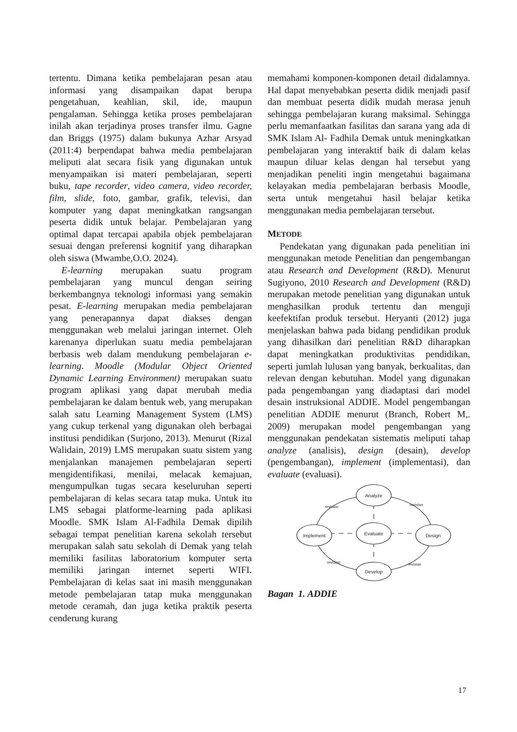tertentu. Dimana ketika pembelajaran pesan atau informasi yang disampaikan dapat berupa pengetahuan, keahlian, skil, ide, maupun pengalaman. Sehingga ketika proses pembelajaran inilah akan terjadinya proses transfer ilmu. Gagne dan Briggs (1975) dalam bukunya Azhar Arsyad (2011:4) berpendapat bahwa media pembelajaran meliputi alat secara fisik yang digunakan untuk menyampaikan isi materi pembelajaran, seperti buku, tape recorder, video camera, video recorder, film, slide, foto, gambar, grafik, televisi, dan komputer yang dapat meningkatkan rangsangan peserta didik untuk belajar. Pembelajaran yang optimal dapat tercapai apabila objek pembelajaran sesuai dengan preferensi kognitif yang diharapkan oleh siswa (Mwambe,O.O. 2024).
E-learning merupakan suatu program pembelajaran yang muncul dengan seiring berkembangnya teknologi informasi yang semakin pesat. E-learning merupakan media pembelajaran yang penerapannya dapat diakses dengan menggunakan web melalui jaringan internet. Oleh karenanya diperlukan suatu media pembelajaran berbasis web dalam mendukung pembelajaran e-learning. Moodle (Modular Object Oriented Dynamic Learning Environment) merupakan suatu program aplikasi yang dapat merubah media pembelajaran ke dalam bentuk web, yang merupakan salah satu Learning Management System (LMS) yang cukup terkenal yang digunakan oleh berbagai institusi pendidikan (Surjono, 2013). Menurut (Rizal Walidain, 2019) LMS merupakan suatu sistem yang menjalankan manajemen pembelajaran seperti mengidentifikasi, menilai, melacak kemajuan, mengumpulkan tugas secara keseluruhan seperti pembelajaran di kelas secara tatap muka. Untuk itu LMS sebagai platforme-learning pada aplikasi Moodle. SMK Islam Al-Fadhila Demak dipilih sebagai tempat penelitian karena sekolah tersebut merupakan salah satu sekolah di Demak yang telah memiliki fasilitas laboratorium komputer serta memiliki jaringan internet seperti WIFI. Pembelajaran di kelas saat ini masih menggunakan metode pembelajaran tatap muka menggunakan metode ceramah, dan juga ketika praktik peserta cenderung kurang
memahami komponen-komponen detail didalamnya. Hal dapat menyebabkan peserta didik menjadi pasif dan membuat peserta didik mudah merasa jenuh sehingga pembelajaran kurang maksimal. Sehingga perlu memanfaatkan fasilitas dan sarana yang ada di SMK Islam Al- Fadhila Demak untuk meningkatkan pembelajaran yang interaktif baik di dalam kelas maupun diluar kelas dengan hal tersebut yang menjadikan peneliti ingin mengetahui bagaimana kelayakan media pembelajaran berbasis Moodle, serta untuk mengetahui hasil belajar ketika menggunakan media pembelajaran tersebut.
METODE
Pendekatan yang digunakan pada penelitian ini menggunakan metode Penelitian dan pengembangan atau Research and Development (R&D). Menurut Sugiyono, 2010 Research and Development (R&D) merupakan metode penelitian yang digunakan untuk menghasilkan produk tertentu dan menguji keefektifan produk tersebut. Heryanti (2012) juga menjelaskan bahwa pada bidang pendidikan produk yang dihasilkan dari penelitian R&D diharapkan dapat meningkatkan produktivitas pendidikan, seperti jumlah lulusan yang banyak, berkualitas, dan relevan dengan kebutuhan. Model yang digunakan pada pengembangan yang diadaptasi dari model desain instruksional ADDIE. Model pengembangan penelitian ADDIE menurut (Branch, Robert M,. 2009) merupakan model pengembangan yang menggunakan pendekatan sistematis meliputi tahap analyze (analisis), design (desain), develop (pengembangan), implement (implementasi), dan evaluate (evaluasi).
Analyze
Evaluate
Develop
Implement
Design
revision
revision
revision
revision
Bagan 1. ADDIE
17